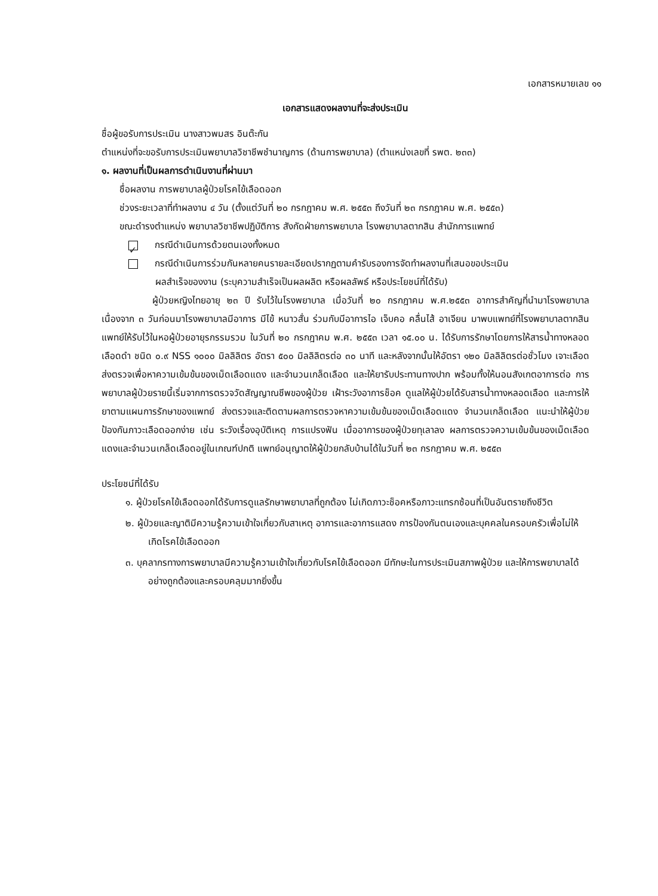เอกสารหมายเลข ๑๑
เอกสารแสดงผลงานที่จะส่งประเมิน
ชื่อผู้ขอรับการประเมิน นางสาวพมสร อินต๊ะกัน
ตำแหน่งที่จะขอรับการประเมินพยาบาลวิชาชีพชำนาญการ (ด้านการพยาบาล) (ตำแหน่งเลขที่ รพต. ๒๓๓)
๑. ผลงานที่เป็นผลการดำเนินงานที่ผ่านมา
ชื่อผลงาน การพยาบาลผู้ป่วยโรคไข้เลือดออก
ช่วงระยะเวลาที่ทำผลงาน ๔ วัน (ตั้งแต่วันที่ ๒๐ กรกฎาคม พ.ศ. ๒๕๕๓ ถึงวันที่ ๒๓ กรกฎาคม พ.ศ. ๒๕๕๓)
ขณะดำรงตำแหน่ง พยาบาลวิชาชีพปฏิบัติการ สังกัดฝ่ายการพยาบาล โรงพยาบาลตากสิน สำนักการแพทย์
✓ กรณีดำเนินการด้วยตนเองทั้งหมด
กรณีดำเนินการร่วมกันหลายคนรายละเอียดปรากฏตามคำรับรองการจัดทำผลงานที่เสนอขอประเมิน
ผลสำเร็จของงาน (ระบุความสำเร็จเป็นผลผลิต หรือผลลัพธ์ หรือประโยชน์ที่ได้รับ)
ผู้ป่วยหญิงไทยอายุ ๒๓ ปี รับไว้ในโรงพยาบาล เมื่อวันที่ ๒๐ กรกฎาคม พ.ศ.๒๕๕๓ อาการสำคัญที่นำมาโรงพยาบาลเนื่องจาก ๓ วันก่อนมาโรงพยาบาลมีอาการ มีไข้ หนาวสั่น ร่วมกับมีอาการไอ เจ็บคอ คลื่นไส้ อาเจียน มาพบแพทย์ที่โรงพยาบาลตากสิน แพทย์ให้รับไว้ในหอผู้ป่วยอายุรกรรมรวม ในวันที่ ๒๐ กรกฎาคม พ.ศ. ๒๕๕๓ เวลา ๑๕.๐๐ น. ได้รับการรักษาโดยการให้สารน้ำทางหลอดเลือดดำ ชนิด ๐.๙ NSS ๑๐๐๐ มิลลิลิตร อัตรา ๕๐๐ มิลลิลิตรต่อ ๓๐ นาที และหลังจากนั้นให้อัตรา ๑๒๐ มิลลิลิตรต่อชั่วโมง เจาะเลือดส่งตรวจเพื่อหาความเข้มข้นของเม็ดเลือดแดง และจำนวนเกล็ดเลือด และให้ยารับประทานทางปาก พร้อมทั้งให้นอนสังเกตอาการต่อ การพยาบาลผู้ป่วยรายนี้เริ่มจากการตรวจวัดสัญญาณชีพของผู้ป่วย เฝ้าระวังอาการช็อค ดูแลให้ผู้ป่วยได้รับสารน้ำทางหลอดเลือด และการให้ยาตามแผนการรักษาของแพทย์ ส่งตรวจและติดตามผลการตรวจหาความเข้มข้นของเม็ดเลือดแดง จำนวนเกล็ดเลือด แนะนำให้ผู้ป่วยป้องกันภาวะเลือดออกง่าย เช่น ระวังเรื่องอุบัติเหตุ การแปรงฟัน เมื่ออาการของผู้ป่วยทุเลาลง ผลการตรวจความเข้มข้นของเม็ดเลือดแดงและจำนวนเกล็ดเลือดอยู่ในเกณฑ์ปกติ แพทย์อนุญาตให้ผู้ป่วยกลับบ้านได้ในวันที่ ๒๓ กรกฎาคม พ.ศ. ๒๕๕๓
ประโยชน์ที่ได้รับ
๑. ผู้ป่วยโรคไข้เลือดออกได้รับการดูแลรักษาพยาบาลที่ถูกต้อง ไม่เกิดภาวะช็อคหรือภาวะแทรกซ้อนที่เป็นอันตรายถึงชีวิต
๒. ผู้ป่วยและญาติมีความรู้ความเข้าใจเกี่ยวกับสาเหตุ อาการและอาการแสดง การป้องกันตนเองและบุคคลในครอบครัวเพื่อไม่ให้เกิดโรคไข้เลือดออก
๓. บุคลากรทางการพยาบาลมีความรู้ความเข้าใจเกี่ยวกับโรคไข้เลือดออก มีทักษะในการประเมินสภาพผู้ป่วย และให้การพยาบาลได้อย่างถูกต้องและครอบคลุมมากยิ่งขึ้น